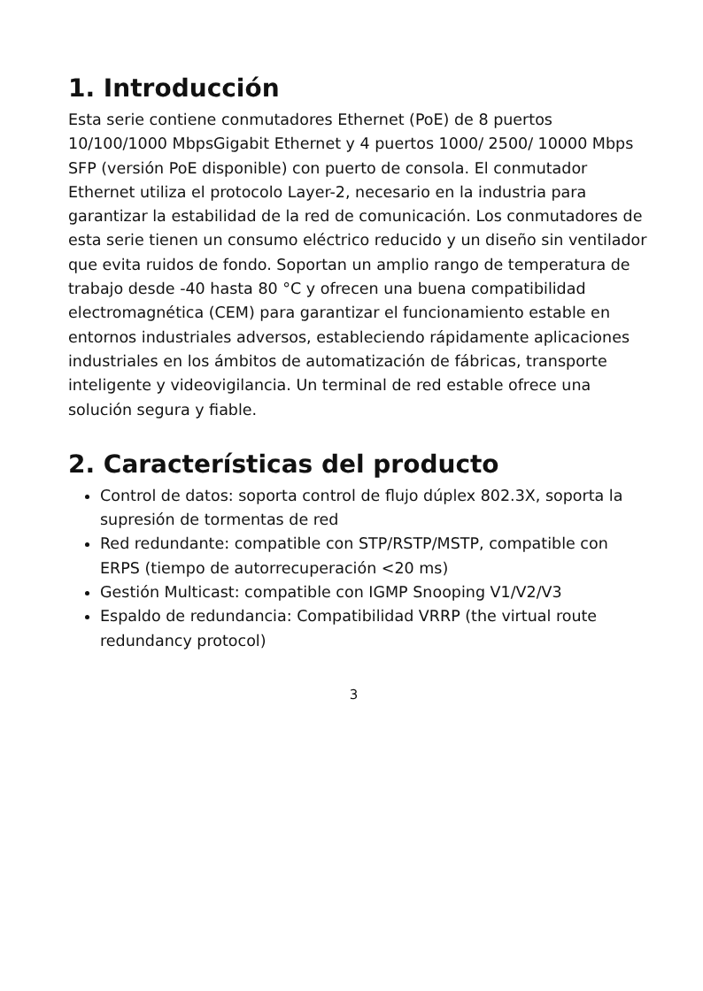1. Introducción
Esta serie contiene conmutadores Ethernet (PoE) de 8 puertos 10/100/1000 MbpsGigabit Ethernet y 4 puertos 1000/ 2500/ 10000 Mbps SFP (versión PoE disponible) con puerto de consola. El conmutador Ethernet utiliza el protocolo Layer-2, necesario en la industria para garantizar la estabilidad de la red de comunicación. Los conmutadores de esta serie tienen un consumo eléctrico reducido y un diseño sin ventilador que evita ruidos de fondo. Soportan un amplio rango de temperatura de trabajo desde -40 hasta 80 °C y ofrecen una buena compatibilidad electromagnética (CEM) para garantizar el funcionamiento estable en entornos industriales adversos, estableciendo rápidamente aplicaciones industriales en los ámbitos de automatización de fábricas, transporte inteligente y videovigilancia. Un terminal de red estable ofrece una solución segura y fiable.
2. Características del producto
Control de datos: soporta control de flujo dúplex 802.3X, soporta la supresión de tormentas de red
Red redundante: compatible con STP/RSTP/MSTP, compatible con ERPS (tiempo de autorrecuperación <20 ms)
Gestión Multicast: compatible con IGMP Snooping V1/V2/V3
Espaldo de redundancia: Compatibilidad VRRP (the virtual route redundancy protocol)
3